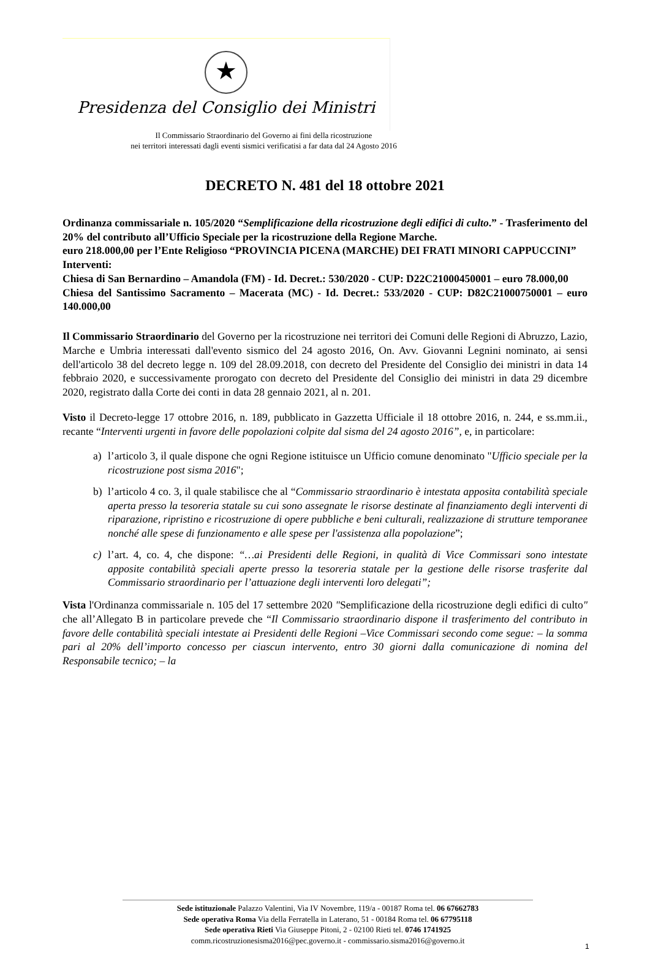★
Presidenza del Consiglio dei Ministri
Il Commissario Straordinario del Governo ai fini della ricostruzione
nei territori interessati dagli eventi sismici verificatisi a far data dal 24 Agosto 2016
DECRETO N. 481 del 18 ottobre 2021
Ordinanza commissariale n. 105/2020 “Semplificazione della ricostruzione degli edifici di culto.” - Trasferimento del 20% del contributo all’Ufficio Speciale per la ricostruzione della Regione Marche.
euro 218.000,00 per l’Ente Religioso “PROVINCIA PICENA (MARCHE) DEI FRATI MINORI CAPPUCCINI”
Interventi:
Chiesa di San Bernardino – Amandola (FM) - Id. Decret.: 530/2020 - CUP: D22C21000450001 – euro 78.000,00
Chiesa del Santissimo Sacramento – Macerata (MC) - Id. Decret.: 533/2020 - CUP: D82C21000750001 – euro 140.000,00
Il Commissario Straordinario del Governo per la ricostruzione nei territori dei Comuni delle Regioni di Abruzzo, Lazio, Marche e Umbria interessati dall'evento sismico del 24 agosto 2016, On. Avv. Giovanni Legnini nominato, ai sensi dell'articolo 38 del decreto legge n. 109 del 28.09.2018, con decreto del Presidente del Consiglio dei ministri in data 14 febbraio 2020, e successivamente prorogato con decreto del Presidente del Consiglio dei ministri in data 29 dicembre 2020, registrato dalla Corte dei conti in data 28 gennaio 2021, al n. 201.
Visto il Decreto-legge 17 ottobre 2016, n. 189, pubblicato in Gazzetta Ufficiale il 18 ottobre 2016, n. 244, e ss.mm.ii., recante “Interventi urgenti in favore delle popolazioni colpite dal sisma del 24 agosto 2016”, e, in particolare:
a) l’articolo 3, il quale dispone che ogni Regione istituisce un Ufficio comune denominato "Ufficio speciale per la ricostruzione post sisma 2016";
b) l’articolo 4 co. 3, il quale stabilisce che al “Commissario straordinario è intestata apposita contabilità speciale aperta presso la tesoreria statale su cui sono assegnate le risorse destinate al finanziamento degli interventi di riparazione, ripristino e ricostruzione di opere pubbliche e beni culturali, realizzazione di strutture temporanee nonché alle spese di funzionamento e alle spese per l'assistenza alla popolazione”;
c) l’art. 4, co. 4, che dispone: “…ai Presidenti delle Regioni, in qualità di Vice Commissari sono intestate apposite contabilità speciali aperte presso la tesoreria statale per la gestione delle risorse trasferite dal Commissario straordinario per l’attuazione degli interventi loro delegati”;
Vista l'Ordinanza commissariale n. 105 del 17 settembre 2020 "Semplificazione della ricostruzione degli edifici di culto" che all’Allegato B in particolare prevede che “Il Commissario straordinario dispone il trasferimento del contributo in favore delle contabilità speciali intestate ai Presidenti delle Regioni –Vice Commissari secondo come segue: – la somma pari al 20% dell’importo concesso per ciascun intervento, entro 30 giorni dalla comunicazione di nomina del Responsabile tecnico; – la
Sede istituzionale Palazzo Valentini, Via IV Novembre, 119/a - 00187 Roma tel. 06 67662783
Sede operativa Roma Via della Ferratella in Laterano, 51 - 00184 Roma tel. 06 67795118
Sede operativa Rieti Via Giuseppe Pitoni, 2 - 02100 Rieti tel. 0746 1741925
comm.ricostruzionesisma2016@pec.governo.it - commissario.sisma2016@governo.it
1